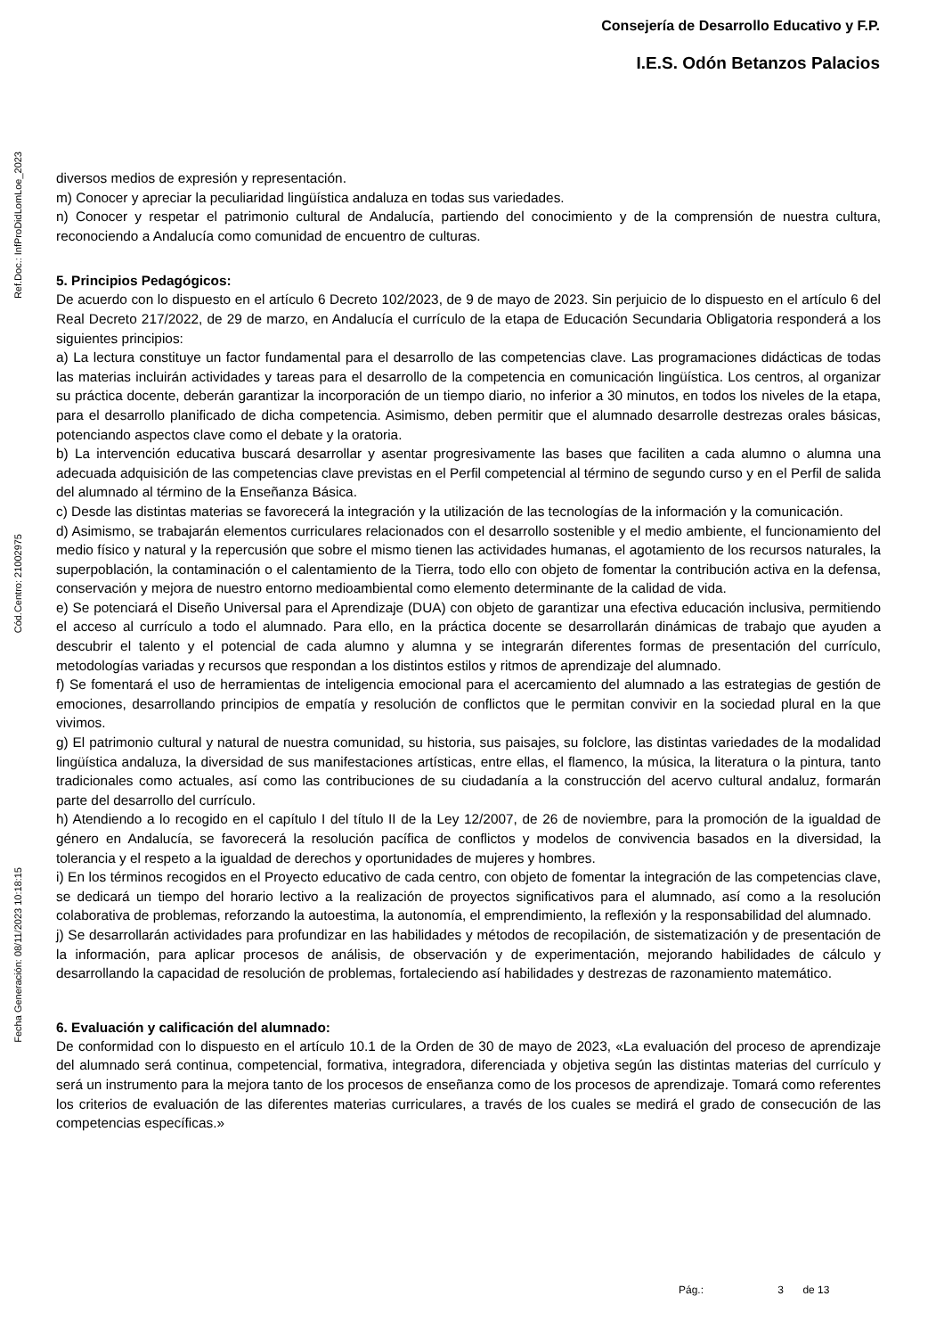Consejería de Desarrollo Educativo y F.P.
I.E.S. Odón Betanzos Palacios
Ref.Doc.: InfProDidLomLoe_2023
Cód.Centro: 21002975
Fecha Generación: 08/11/2023 10:18:15
diversos medios de expresión y representación.
m) Conocer y apreciar la peculiaridad lingüística andaluza en todas sus variedades.
n) Conocer y respetar el patrimonio cultural de Andalucía, partiendo del conocimiento y de la comprensión de nuestra cultura, reconociendo a Andalucía como comunidad de encuentro de culturas.
5. Principios Pedagógicos:
De acuerdo con lo dispuesto en el artículo 6 Decreto 102/2023, de 9 de mayo de 2023. Sin perjuicio de lo dispuesto en el artículo 6 del Real Decreto 217/2022, de 29 de marzo, en Andalucía el currículo de la etapa de Educación Secundaria Obligatoria responderá a los siguientes principios:
a) La lectura constituye un factor fundamental para el desarrollo de las competencias clave. Las programaciones didácticas de todas las materias incluirán actividades y tareas para el desarrollo de la competencia en comunicación lingüística. Los centros, al organizar su práctica docente, deberán garantizar la incorporación de un tiempo diario, no inferior a 30 minutos, en todos los niveles de la etapa, para el desarrollo planificado de dicha competencia. Asimismo, deben permitir que el alumnado desarrolle destrezas orales básicas, potenciando aspectos clave como el debate y la oratoria.
b) La intervención educativa buscará desarrollar y asentar progresivamente las bases que faciliten a cada alumno o alumna una adecuada adquisición de las competencias clave previstas en el Perfil competencial al término de segundo curso y en el Perfil de salida del alumnado al término de la Enseñanza Básica.
c) Desde las distintas materias se favorecerá la integración y la utilización de las tecnologías de la información y la comunicación.
d) Asimismo, se trabajarán elementos curriculares relacionados con el desarrollo sostenible y el medio ambiente, el funcionamiento del medio físico y natural y la repercusión que sobre el mismo tienen las actividades humanas, el agotamiento de los recursos naturales, la superpoblación, la contaminación o el calentamiento de la Tierra, todo ello con objeto de fomentar la contribución activa en la defensa, conservación y mejora de nuestro entorno medioambiental como elemento determinante de la calidad de vida.
e) Se potenciará el Diseño Universal para el Aprendizaje (DUA) con objeto de garantizar una efectiva educación inclusiva, permitiendo el acceso al currículo a todo el alumnado. Para ello, en la práctica docente se desarrollarán dinámicas de trabajo que ayuden a descubrir el talento y el potencial de cada alumno y alumna y se integrarán diferentes formas de presentación del currículo, metodologías variadas y recursos que respondan a los distintos estilos y ritmos de aprendizaje del alumnado.
f) Se fomentará el uso de herramientas de inteligencia emocional para el acercamiento del alumnado a las estrategias de gestión de emociones, desarrollando principios de empatía y resolución de conflictos que le permitan convivir en la sociedad plural en la que vivimos.
g) El patrimonio cultural y natural de nuestra comunidad, su historia, sus paisajes, su folclore, las distintas variedades de la modalidad lingüística andaluza, la diversidad de sus manifestaciones artísticas, entre ellas, el flamenco, la música, la literatura o la pintura, tanto tradicionales como actuales, así como las contribuciones de su ciudadanía a la construcción del acervo cultural andaluz, formarán parte del desarrollo del currículo.
h) Atendiendo a lo recogido en el capítulo I del título II de la Ley 12/2007, de 26 de noviembre, para la promoción de la igualdad de género en Andalucía, se favorecerá la resolución pacífica de conflictos y modelos de convivencia basados en la diversidad, la tolerancia y el respeto a la igualdad de derechos y oportunidades de mujeres y hombres.
i) En los términos recogidos en el Proyecto educativo de cada centro, con objeto de fomentar la integración de las competencias clave, se dedicará un tiempo del horario lectivo a la realización de proyectos significativos para el alumnado, así como a la resolución colaborativa de problemas, reforzando la autoestima, la autonomía, el emprendimiento, la reflexión y la responsabilidad del alumnado.
j) Se desarrollarán actividades para profundizar en las habilidades y métodos de recopilación, de sistematización y de presentación de la información, para aplicar procesos de análisis, de observación y de experimentación, mejorando habilidades de cálculo y desarrollando la capacidad de resolución de problemas, fortaleciendo así habilidades y destrezas de razonamiento matemático.
6. Evaluación y calificación del alumnado:
De conformidad con lo dispuesto en el artículo 10.1 de la Orden de 30 de mayo de 2023, «La evaluación del proceso de aprendizaje del alumnado será continua, competencial, formativa, integradora, diferenciada y objetiva según las distintas materias del currículo y será un instrumento para la mejora tanto de los procesos de enseñanza como de los procesos de aprendizaje. Tomará como referentes los criterios de evaluación de las diferentes materias curriculares, a través de los cuales se medirá el grado de consecución de las competencias específicas.»
Pág.: 3 de 13